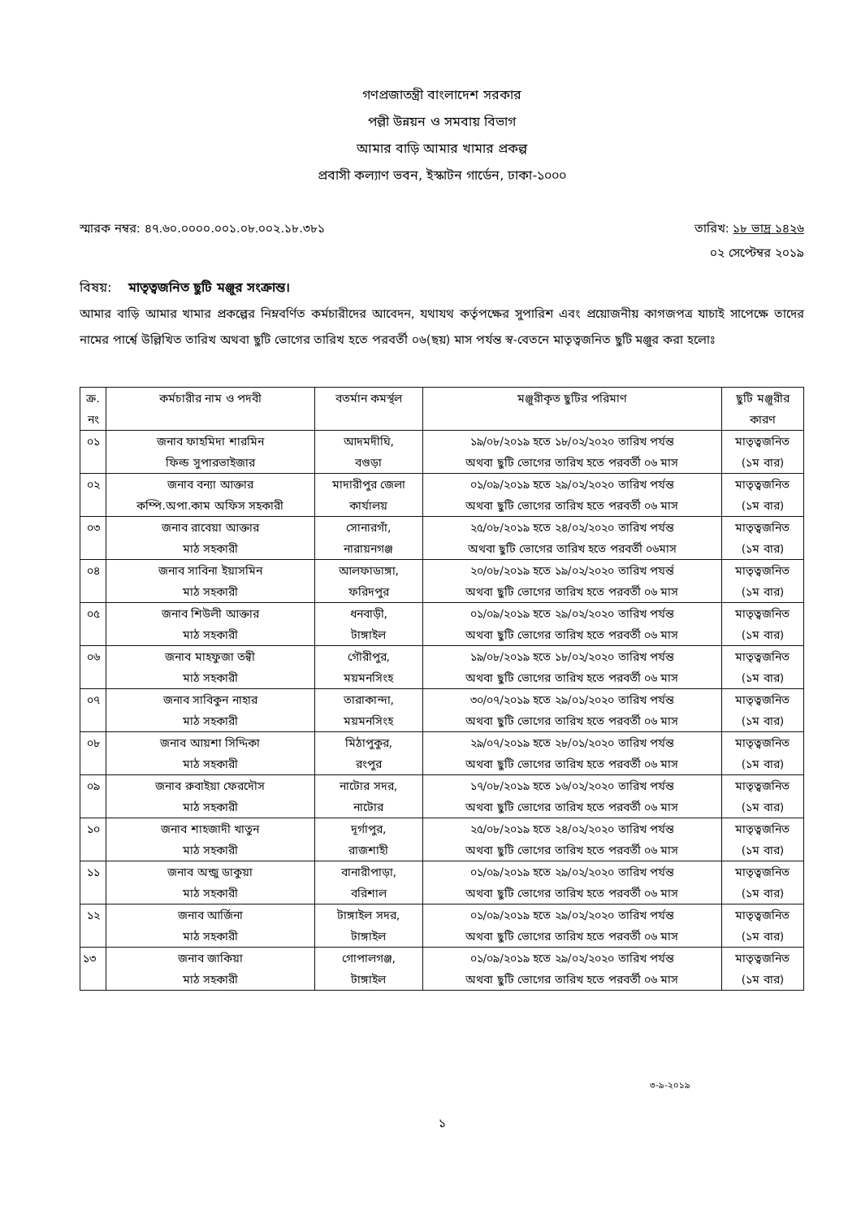গণপ্রজাতন্ত্রী বাংলাদেশ সরকার
পল্লী উন্নয়ন ও সমবায় বিভাগ
আমার বাড়ি আমার খামার প্রকল্প
প্রবাসী কল্যাণ ভবন, ইস্কাটন গার্ডেন, ঢাকা-১০০০
স্মারক নম্বর: ৪৭.৬০.০০০০.০০১.০৮.০০২.১৮.৩৮১ তারিখ: ১৮ ভাদ্র ১৪২৬
০২ সেপ্টেম্বর ২০১৯
বিষয়: মাতৃত্বজনিত ছুটি মঞ্জুর সংক্রান্ত।
আমার বাড়ি আমার খামার প্রকল্পের নিম্নবর্ণিত কর্মচারীদের আবেদন, যথাযথ কর্তৃপক্ষের সুপারিশ এবং প্রয়োজনীয় কাগজপত্র যাচাই সাপেক্ষে তাদের নামের পার্শ্বে উল্লিখিত তারিখ অথবা ছুটি ভোগের তারিখ হতে পরবর্তী ০৬(ছয়) মাস পর্যন্ত স্ব-বেতনে মাতৃত্বজনিত ছুটি মঞ্জুর করা হলোঃ
| ক্র. নং | কর্মচারীর নাম ও পদবী | বতর্মান কমর্স্থল | মঞ্জুরীকৃত ছুটির পরিমাণ | ছুটি মঞ্জুরীর কারণ |
| --- | --- | --- | --- | --- |
| ০১ | জনাব ফাহমিদা শারমিন ফিল্ড সুপারভাইজার | আদমদীঘি, বগুড়া | ১৯/০৮/২০১৯ হতে ১৮/০২/২০২০ তারিখ পর্যন্ত অথবা ছুটি ভোগের তারিখ হতে পরবর্তী ০৬ মাস | মাতৃত্বজনিত (১ম বার) |
| ০২ | জনাব বন্যা আক্তার কম্পি.অপা.কাম অফিস সহকারী | মাদারীপুর জেলা কার্যালয় | ০১/০৯/২০১৯ হতে ২৯/০২/২০২০ তারিখ পর্যন্ত অথবা ছুটি ভোগের তারিখ হতে পরবর্তী ০৬ মাস | মাতৃত্বজনিত (১ম বার) |
| ০৩ | জনাব রাবেয়া আক্তার মাঠ সহকারী | সোনারগাঁ, নারায়নগঞ্জ | ২৫/০৮/২০১৯ হতে ২৪/০২/২০২০ তারিখ পর্যন্ত অথবা ছুটি ভোগের তারিখ হতে পরবর্তী ০৬মাস | মাতৃত্বজনিত (১ম বার) |
| ০৪ | জনাব সাবিনা ইয়াসমিন মাঠ সহকারী | আলফাডাঙ্গা, ফরিদপুর | ২০/০৮/২০১৯ হতে ১৯/০২/২০২০ তারিখ পযর্ন্ত অথবা ছুটি ভোগের তারিখ হতে পরবর্তী ০৬ মাস | মাতৃত্বজনিত (১ম বার) |
| ০৫ | জনাব শিউলী আক্তার মাঠ সহকারী | ধনবাড়ী, টাঙ্গাইল | ০১/০৯/২০১৯ হতে ২৯/০২/২০২০ তারিখ পর্যন্ত অথবা ছুটি ভোগের তারিখ হতে পরবর্তী ০৬ মাস | মাতৃত্বজনিত (১ম বার) |
| ০৬ | জনাব মাহফুজা তন্বী মাঠ সহকারী | গৌরীপুর, ময়মনসিংহ | ১৯/০৮/২০১৯ হতে ১৮/০২/২০২০ তারিখ পর্যন্ত অথবা ছুটি ভোগের তারিখ হতে পরবর্তী ০৬ মাস | মাতৃত্বজনিত (১ম বার) |
| ০৭ | জনাব সাবিকুন নাহার মাঠ সহকারী | তারাকান্দা, ময়মনসিংহ | ৩০/০৭/২০১৯ হতে ২৯/০১/২০২০ তারিখ পর্যন্ত অথবা ছুটি ভোগের তারিখ হতে পরবর্তী ০৬ মাস | মাতৃত্বজনিত (১ম বার) |
| ০৮ | জনাব আয়শা সিদ্দিকা মাঠ সহকারী | মিঠাপুকুর, রংপুর | ২৯/০৭/২০১৯ হতে ২৮/০১/২০২০ তারিখ পর্যন্ত অথবা ছুটি ভোগের তারিখ হতে পরবর্তী ০৬ মাস | মাতৃত্বজনিত (১ম বার) |
| ০৯ | জনাব রুবাইয়া ফেরদৌস মাঠ সহকারী | নাটোর সদর, নাটোর | ১৭/০৮/২০১৯ হতে ১৬/০২/২০২০ তারিখ পর্যন্ত অথবা ছুটি ভোগের তারিখ হতে পরবর্তী ০৬ মাস | মাতৃত্বজনিত (১ম বার) |
| ১০ | জনাব শাহজাদী খাতুন মাঠ সহকারী | দূর্গাপুর, রাজশাহী | ২৫/০৮/২০১৯ হতে ২৪/০২/২০২০ তারিখ পর্যন্ত অথবা ছুটি ভোগের তারিখ হতে পরবর্তী ০৬ মাস | মাতৃত্বজনিত (১ম বার) |
| ১১ | জনাব অন্জু ডাকুয়া মাঠ সহকারী | বানারীপাড়া, বরিশাল | ০১/০৯/২০১৯ হতে ২৯/০২/২০২০ তারিখ পর্যন্ত অথবা ছুটি ভোগের তারিখ হতে পরবর্তী ০৬ মাস | মাতৃত্বজনিত (১ম বার) |
| ১২ | জনাব আর্জিনা মাঠ সহকারী | টাঙ্গাইল সদর, টাঙ্গাইল | ০১/০৯/২০১৯ হতে ২৯/০২/২০২০ তারিখ পর্যন্ত অথবা ছুটি ভোগের তারিখ হতে পরবর্তী ০৬ মাস | মাতৃত্বজনিত (১ম বার) |
| ১৩ | জনাব জাকিয়া মাঠ সহকারী | গোপালগঞ্জ, টাঙ্গাইল | ০১/০৯/২০১৯ হতে ২৯/০২/২০২০ তারিখ পর্যন্ত অথবা ছুটি ভোগের তারিখ হতে পরবর্তী ০৬ মাস | মাতৃত্বজনিত (১ম বার) |
৩-৯-২০১৯
১